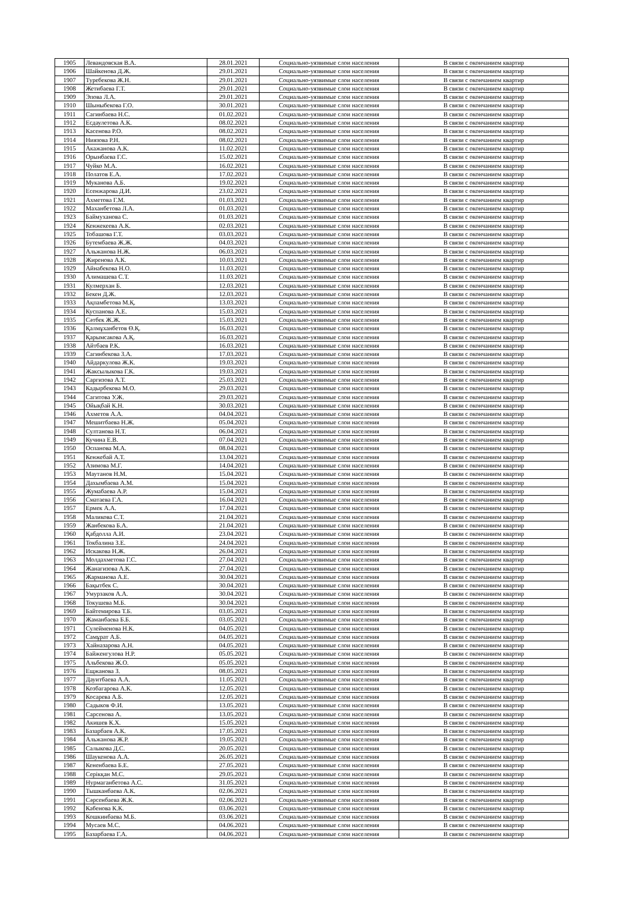| 1905 | Левандовская В.А. | 28.01.2021 | Социально-уязвимые слои населения | В связи с окончанием квартир |
| 1906 | Шайкенова Д.Ж. | 29.01.2021 | Социально-уязвимые слои населения | В связи с окончанием квартир |
| 1907 | Туребекова Ж.Н. | 29.01.2021 | Социально-уязвимые слои населения | В связи с окончанием квартир |
| 1908 | Жетибаева Г.Т. | 29.01.2021 | Социально-уязвимые слои населения | В связи с окончанием квартир |
| 1909 | Эпова Л.А. | 29.01.2021 | Социально-уязвимые слои населения | В связи с окончанием квартир |
| 1910 | Шыныбекова Г.О. | 30.01.2021 | Социально-уязвимые слои населения | В связи с окончанием квартир |
| 1911 | Сагинбаева Н.С. | 01.02.2021 | Социально-уязвимые слои населения | В связи с окончанием квартир |
| 1912 | Есдаулетова А.К. | 08.02.2021 | Социально-уязвимые слои населения | В связи с окончанием квартир |
| 1913 | Касенова Р.О. | 08.02.2021 | Социально-уязвимые слои населения | В связи с окончанием квартир |
| 1914 | Ниязова Р.Н. | 08.02.2021 | Социально-уязвимые слои населения | В связи с окончанием квартир |
| 1915 | Акажанова А.К. | 11.02.2021 | Социально-уязвимые слои населения | В связи с окончанием квартир |
| 1916 | Орынбаева Г.С. | 15.02.2021 | Социально-уязвимые слои населения | В связи с окончанием квартир |
| 1917 | Чуйко М.А. | 16.02.2021 | Социально-уязвимые слои населения | В связи с окончанием квартир |
| 1918 | Полатов Е.А. | 17.02.2021 | Социально-уязвимые слои населения | В связи с окончанием квартир |
| 1919 | Муканова А.Б. | 19.02.2021 | Социально-уязвимые слои населения | В связи с окончанием квартир |
| 1920 | Есенжарова Д.И. | 23.02.2021 | Социально-уязвимые слои населения | В связи с окончанием квартир |
| 1921 | Ахметова Г.М. | 01.03.2021 | Социально-уязвимые слои населения | В связи с окончанием квартир |
| 1922 | Маханбетова Л.А. | 01.03.2021 | Социально-уязвимые слои населения | В связи с окончанием квартир |
| 1923 | Баймуханова С. | 01.03.2021 | Социально-уязвимые слои населения | В связи с окончанием квартир |
| 1924 | Кенжекеева А.К. | 02.03.2021 | Социально-уязвимые слои населения | В связи с окончанием квартир |
| 1925 | Тобашова Г.Т. | 03.03.2021 | Социально-уязвимые слои населения | В связи с окончанием квартир |
| 1926 | Бутембаева Ж.Ж. | 04.03.2021 | Социально-уязвимые слои населения | В связи с окончанием квартир |
| 1927 | Альжанова Н.Ж. | 06.03.2021 | Социально-уязвимые слои населения | В связи с окончанием квартир |
| 1928 | Жиренова А.К. | 10.03.2021 | Социально-уязвимые слои населения | В связи с окончанием квартир |
| 1929 | Айнабекова Н.О. | 11.03.2021 | Социально-уязвимые слои населения | В связи с окончанием квартир |
| 1930 | Алимашева С.Т. | 11.03.2021 | Социально-уязвимые слои населения | В связи с окончанием квартир |
| 1931 | Кулмерхан Б. | 12.03.2021 | Социально-уязвимые слои населения | В связи с окончанием квартир |
| 1932 | Бекен Д.Ж. | 12.03.2021 | Социально-уязвимые слои населения | В связи с окончанием квартир |
| 1933 | Ақпамбетова М.Қ. | 13.03.2021 | Социально-уязвимые слои населения | В связи с окончанием квартир |
| 1934 | Куспанова А.Е. | 15.03.2021 | Социально-уязвимые слои населения | В связи с окончанием квартир |
| 1935 | Сәтбек Ж.Ж. | 15.03.2021 | Социально-уязвимые слои населения | В связи с окончанием квартир |
| 1936 | Қалмұханбетов Ө.Қ. | 16.03.2021 | Социально-уязвимые слои населения | В связи с окончанием квартир |
| 1937 | Қарымсакова А.Қ. | 16.03.2021 | Социально-уязвимые слои населения | В связи с окончанием квартир |
| 1938 | Айтбаев Р.К. | 16.03.2021 | Социально-уязвимые слои населения | В связи с окончанием квартир |
| 1939 | Сагинбекова З.А. | 17.03.2021 | Социально-уязвимые слои населения | В связи с окончанием квартир |
| 1940 | Айдаркулова Ж.К. | 19.03.2021 | Социально-уязвимые слои населения | В связи с окончанием квартир |
| 1941 | Жаксылыкова Г.К. | 19.03.2021 | Социально-уязвимые слои населения | В связи с окончанием квартир |
| 1942 | Саргизова А.Т. | 25.03.2021 | Социально-уязвимые слои населения | В связи с окончанием квартир |
| 1943 | Кадырбекова М.О. | 29.03.2021 | Социально-уязвимые слои населения | В связи с окончанием квартир |
| 1944 | Сагитова У.Ж. | 29.03.2021 | Социально-уязвимые слои населения | В связи с окончанием квартир |
| 1945 | Ойықбай К.Н. | 30.03.2021 | Социально-уязвимые слои населения | В связи с окончанием квартир |
| 1946 | Ахметов А.А. | 04.04.2021 | Социально-уязвимые слои населения | В связи с окончанием квартир |
| 1947 | Мешитбаева Н.Ж. | 05.04.2021 | Социально-уязвимые слои населения | В связи с окончанием квартир |
| 1948 | Султанова Н.Т. | 06.04.2021 | Социально-уязвимые слои населения | В связи с окончанием квартир |
| 1949 | Кучина Е.В. | 07.04.2021 | Социально-уязвимые слои населения | В связи с окончанием квартир |
| 1950 | Оспанова М.А. | 08.04.2021 | Социально-уязвимые слои населения | В связи с окончанием квартир |
| 1951 | Кенжебай А.Т. | 13.04.2021 | Социально-уязвимые слои населения | В связи с окончанием квартир |
| 1952 | Азимова М.Г. | 14.04.2021 | Социально-уязвимые слои населения | В связи с окончанием квартир |
| 1953 | Маутанов Н.М. | 15.04.2021 | Социально-уязвимые слои населения | В связи с окончанием квартир |
| 1954 | Дахымбаева А.М. | 15.04.2021 | Социально-уязвимые слои населения | В связи с окончанием квартир |
| 1955 | Жумабаева А.Р. | 15.04.2021 | Социально-уязвимые слои населения | В связи с окончанием квартир |
| 1956 | Сматаева Г.А. | 16.04.2021 | Социально-уязвимые слои населения | В связи с окончанием квартир |
| 1957 | Ермек А.А. | 17.04.2021 | Социально-уязвимые слои населения | В связи с окончанием квартир |
| 1958 | Маликова С.Т. | 21.04.2021 | Социально-уязвимые слои населения | В связи с окончанием квартир |
| 1959 | Жанбекова Б.А. | 21.04.2021 | Социально-уязвимые слои населения | В связи с окончанием квартир |
| 1960 | Қабдолла А.И. | 23.04.2021 | Социально-уязвимые слои населения | В связи с окончанием квартир |
| 1961 | Токбалина З.Е. | 24.04.2021 | Социально-уязвимые слои населения | В связи с окончанием квартир |
| 1962 | Искакова Н.Ж. | 26.04.2021 | Социально-уязвимые слои населения | В связи с окончанием квартир |
| 1963 | Молдахметова Г.С. | 27.04.2021 | Социально-уязвимые слои населения | В связи с окончанием квартир |
| 1964 | Жанагизова А.К. | 27.04.2021 | Социально-уязвимые слои населения | В связи с окончанием квартир |
| 1965 | Жарманова А.Е. | 30.04.2021 | Социально-уязвимые слои населения | В связи с окончанием квартир |
| 1966 | Бақытбек С. | 30.04.2021 | Социально-уязвимые слои населения | В связи с окончанием квартир |
| 1967 | Умурзаков А.А. | 30.04.2021 | Социально-уязвимые слои населения | В связи с окончанием квартир |
| 1968 | Токушева М.Б. | 30.04.2021 | Социально-уязвимые слои населения | В связи с окончанием квартир |
| 1969 | Байтемирова Т.Б. | 03.05.2021 | Социально-уязвимые слои населения | В связи с окончанием квартир |
| 1970 | Жаманбаева Б.Б. | 03.05.2021 | Социально-уязвимые слои населения | В связи с окончанием квартир |
| 1971 | Сулейменова Н.К. | 04.05.2021 | Социально-уязвимые слои населения | В связи с окончанием квартир |
| 1972 | Самұрат А.Б. | 04.05.2021 | Социально-уязвимые слои населения | В связи с окончанием квартир |
| 1973 | Хайназарова А.Н. | 04.05.2021 | Социально-уязвимые слои населения | В связи с окончанием квартир |
| 1974 | Байженгулова Н.Р. | 05.05.2021 | Социально-уязвимые слои населения | В связи с окончанием квартир |
| 1975 | Альбекова Ж.О. | 05.05.2021 | Социально-уязвимые слои населения | В связи с окончанием квартир |
| 1976 | Ещжанова З. | 08.05.2021 | Социально-уязвимые слои населения | В связи с окончанием квартир |
| 1977 | Дауитбаева А.А. | 11.05.2021 | Социально-уязвимые слои населения | В связи с окончанием квартир |
| 1978 | Козбагарова А.К. | 12.05.2021 | Социально-уязвимые слои населения | В связи с окончанием квартир |
| 1979 | Косарева А.Б. | 12.05.2021 | Социально-уязвимые слои населения | В связи с окончанием квартир |
| 1980 | Садыков Ф.И. | 13.05.2021 | Социально-уязвимые слои населения | В связи с окончанием квартир |
| 1981 | Сарсенова А. | 13.05.2021 | Социально-уязвимые слои населения | В связи с окончанием квартир |
| 1982 | Акишев К.Х. | 15.05.2021 | Социально-уязвимые слои населения | В связи с окончанием квартир |
| 1983 | Базарбаев А.К. | 17.05.2021 | Социально-уязвимые слои населения | В связи с окончанием квартир |
| 1984 | Альжанова Ж.Р. | 19.05.2021 | Социально-уязвимые слои населения | В связи с окончанием квартир |
| 1985 | Салыкова Д.С. | 20.05.2021 | Социально-уязвимые слои населения | В связи с окончанием квартир |
| 1986 | Шаукенова А.А. | 26.05.2021 | Социально-уязвимые слои населения | В связи с окончанием квартир |
| 1987 | Кененбаева Б.Е. | 27.05.2021 | Социально-уязвимые слои населения | В связи с окончанием квартир |
| 1988 | Серікқан М.С. | 29.05.2021 | Социально-уязвимые слои населения | В связи с окончанием квартир |
| 1989 | Нурмаганбетова А.С. | 31.05.2021 | Социально-уязвимые слои населения | В связи с окончанием квартир |
| 1990 | Тышканбаева А.К. | 02.06.2021 | Социально-уязвимые слои населения | В связи с окончанием квартир |
| 1991 | Сәрсенбаева Ж.К. | 02.06.2021 | Социально-уязвимые слои населения | В связи с окончанием квартир |
| 1992 | Кабенова К.К. | 03.06.2021 | Социально-уязвимые слои населения | В связи с окончанием квартир |
| 1993 | Кошкинбаева М.Б. | 03.06.2021 | Социально-уязвимые слои населения | В связи с окончанием квартир |
| 1994 | Мусаев М.С. | 04.06.2021 | Социально-уязвимые слои населения | В связи с окончанием квартир |
| 1995 | Базарбаева Г.А. | 04.06.2021 | Социально-уязвимые слои населения | В связи с окончанием квартир |